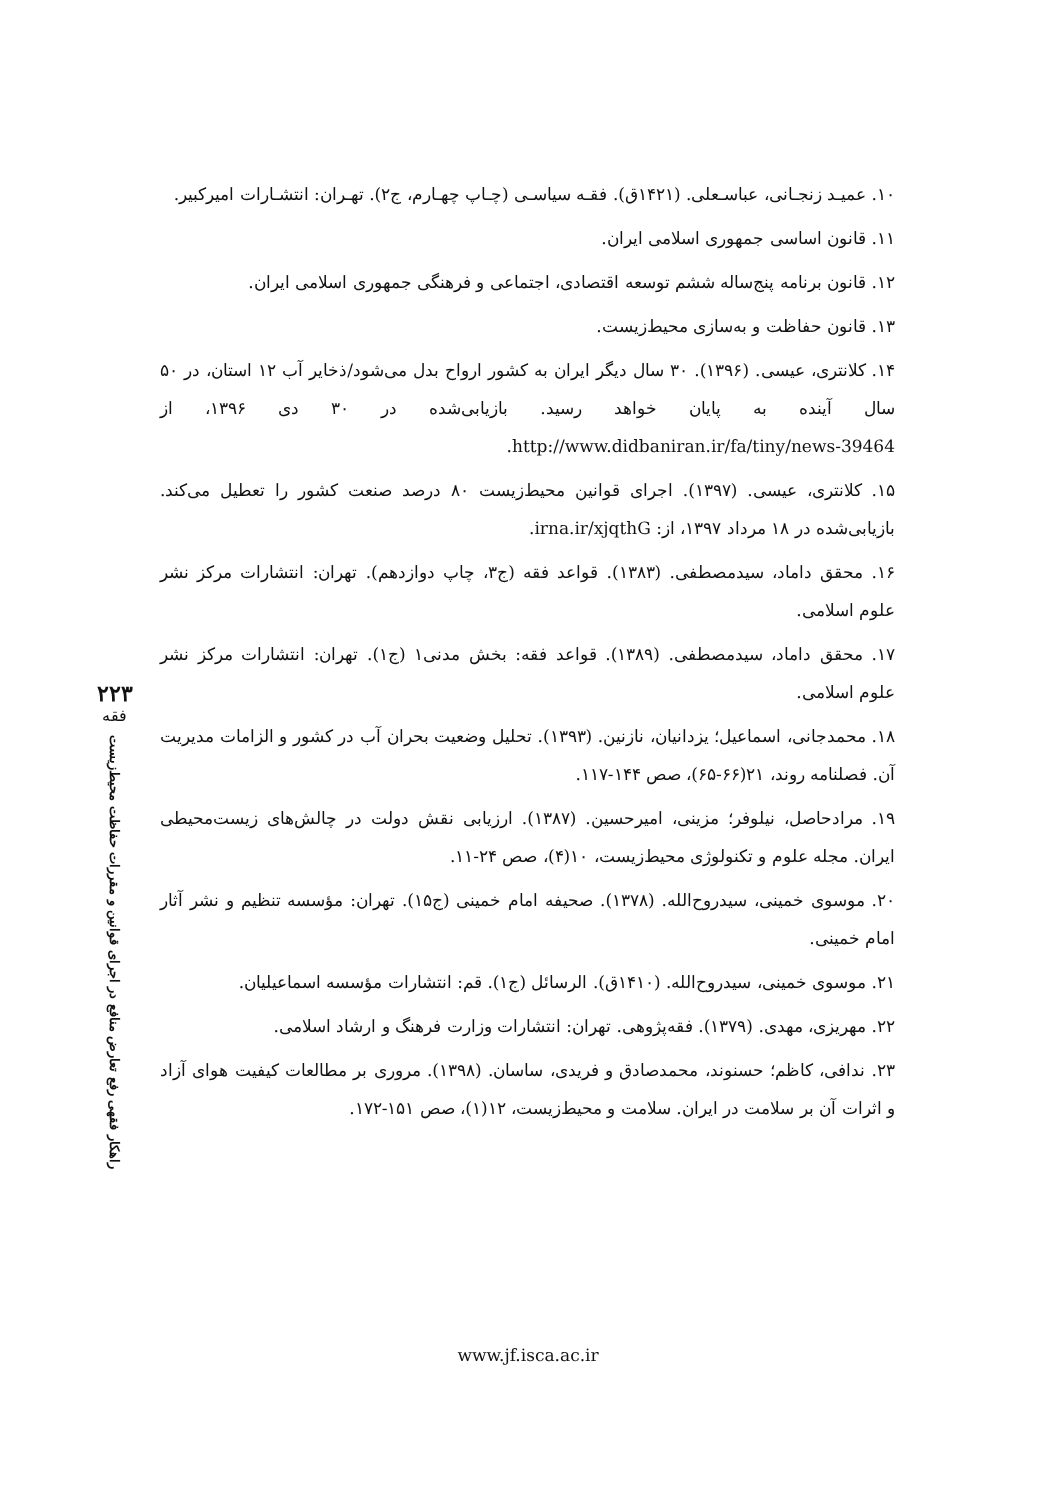۱۰. عمیـد زنجـانی، عباسـعلی. (۱۴۲۱ق). فقـه سیاسـی (چـاپ چهـارم، ج۲). تهـران: انتشـارات امیرکبیر.
۱۱. قانون اساسی جمهوری اسلامی ایران.
۱۲. قانون برنامه پنج‌ساله ششم توسعه اقتصادی، اجتماعی و فرهنگی جمهوری اسلامی ایران.
۱۳. قانون حفاظت و به‌سازی محیط‌زیست.
۱۴. کلانتری، عیسی. (۱۳۹۶). ۳۰ سال دیگر ایران به کشور ارواح بدل می‌شود/ذخایر آب ۱۲ استان، در ۵۰ سال آینده به پایان خواهد رسید. بازیابی‌شده در ۳۰ دی ۱۳۹۶، از http://www.didbaniran.ir/fa/tiny/news-39464.
۱۵. کلانتری، عیسی. (۱۳۹۷). اجرای قوانین محیط‌زیست ۸۰ درصد صنعت کشور را تعطیل می‌کند. بازیابی‌شده در ۱۸ مرداد ۱۳۹۷، از: irna.ir/xjqthG.
۱۶. محقق داماد، سیدمصطفی. (۱۳۸۳). قواعد فقه (ج۳، چاپ دوازدهم). تهران: انتشارات مرکز نشر علوم اسلامی.
۱۷. محقق داماد، سیدمصطفی. (۱۳۸۹). قواعد فقه: بخش مدنی۱ (ج۱). تهران: انتشارات مرکز نشر علوم اسلامی.
۱۸. محمدجانی، اسماعیل؛ یزدانیان، نازنین. (۱۳۹۳). تحلیل وضعیت بحران آب در کشور و الزامات مدیریت آن. فصلنامه روند، ۲۱(۶۶-۶۵)، صص ۱۴۴-۱۱۷.
۱۹. مرادحاصل، نیلوفر؛ مزینی، امیرحسین. (۱۳۸۷). ارزیابی نقش دولت در چالش‌های زیست‌محیطی ایران. مجله علوم و تکنولوژی محیط‌زیست، ۱۰(۴)، صص ۲۴-۱۱.
۲۰. موسوی خمینی، سیدروح‌الله. (۱۳۷۸). صحیفه امام خمینی (ج۱۵). تهران: مؤسسه تنظیم و نشر آثار امام خمینی.
۲۱. موسوی خمینی، سیدروح‌الله. (۱۴۱۰ق). الرسائل (ج۱). قم: انتشارات مؤسسه اسماعیلیان.
۲۲. مهریزی، مهدی. (۱۳۷۹). فقه‌پژوهی. تهران: انتشارات وزارت فرهنگ و ارشاد اسلامی.
۲۳. ندافی، کاظم؛ حسنوند، محمدصادق و فریدی، ساسان. (۱۳۹۸). مروری بر مطالعات کیفیت هوای آزاد و اثرات آن بر سلامت در ایران. سلامت و محیط‌زیست، ۱۲(۱)، صص ۱۵۱-۱۷۲.
۲۲۳
فقه
راهکار فقهی رفع تعارض منافع در اجرای قوانین و مقررات حفاظت محیط‌زیست
www.jf.isca.ac.ir